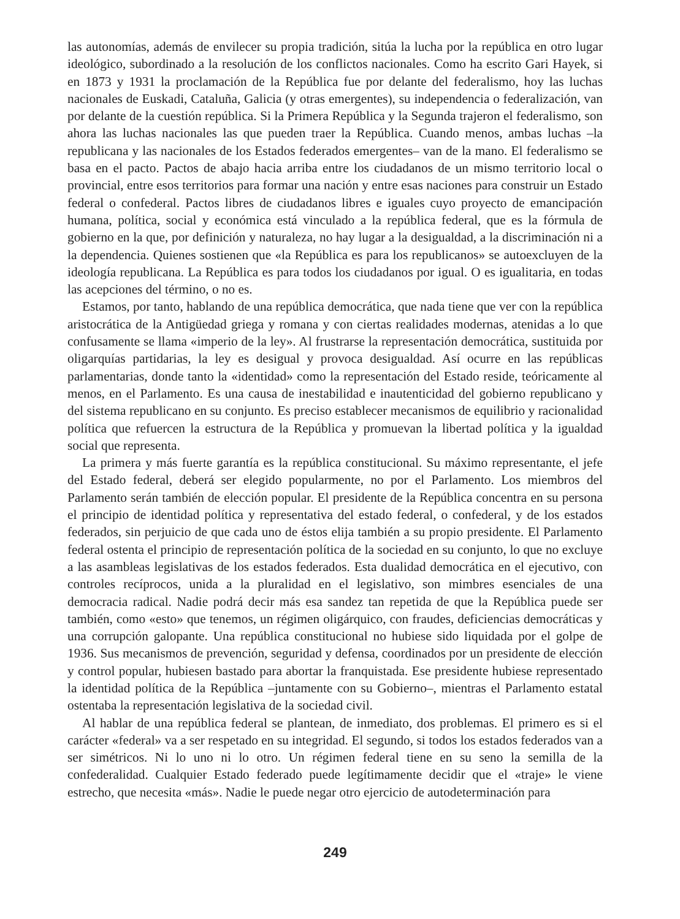las autonomías, además de envilecer su propia tradición, sitúa la lucha por la república en otro lugar ideológico, subordinado a la resolución de los conflictos nacionales. Como ha escrito Gari Hayek, si en 1873 y 1931 la proclamación de la República fue por delante del federalismo, hoy las luchas nacionales de Euskadi, Cataluña, Galicia (y otras emergentes), su independencia o federalización, van por delante de la cuestión república. Si la Primera República y la Segunda trajeron el federalismo, son ahora las luchas nacionales las que pueden traer la República. Cuando menos, ambas luchas –la republicana y las nacionales de los Estados federados emergentes– van de la mano. El federalismo se basa en el pacto. Pactos de abajo hacia arriba entre los ciudadanos de un mismo territorio local o provincial, entre esos territorios para formar una nación y entre esas naciones para construir un Estado federal o confederal. Pactos libres de ciudadanos libres e iguales cuyo proyecto de emancipación humana, política, social y económica está vinculado a la república federal, que es la fórmula de gobierno en la que, por definición y naturaleza, no hay lugar a la desigualdad, a la discriminación ni a la dependencia. Quienes sostienen que «la República es para los republicanos» se autoexcluyen de la ideología republicana. La República es para todos los ciudadanos por igual. O es igualitaria, en todas las acepciones del término, o no es.
Estamos, por tanto, hablando de una república democrática, que nada tiene que ver con la república aristocrática de la Antigüedad griega y romana y con ciertas realidades modernas, atenidas a lo que confusamente se llama «imperio de la ley». Al frustrarse la representación democrática, sustituida por oligarquías partidarias, la ley es desigual y provoca desigualdad. Así ocurre en las repúblicas parlamentarias, donde tanto la «identidad» como la representación del Estado reside, teóricamente al menos, en el Parlamento. Es una causa de inestabilidad e inautenticidad del gobierno republicano y del sistema republicano en su conjunto. Es preciso establecer mecanismos de equilibrio y racionalidad política que refuercen la estructura de la República y promuevan la libertad política y la igualdad social que representa.
La primera y más fuerte garantía es la república constitucional. Su máximo representante, el jefe del Estado federal, deberá ser elegido popularmente, no por el Parlamento. Los miembros del Parlamento serán también de elección popular. El presidente de la República concentra en su persona el principio de identidad política y representativa del estado federal, o confederal, y de los estados federados, sin perjuicio de que cada uno de éstos elija también a su propio presidente. El Parlamento federal ostenta el principio de representación política de la sociedad en su conjunto, lo que no excluye a las asambleas legislativas de los estados federados. Esta dualidad democrática en el ejecutivo, con controles recíprocos, unida a la pluralidad en el legislativo, son mimbres esenciales de una democracia radical. Nadie podrá decir más esa sandez tan repetida de que la República puede ser también, como «esto» que tenemos, un régimen oligárquico, con fraudes, deficiencias democráticas y una corrupción galopante. Una república constitucional no hubiese sido liquidada por el golpe de 1936. Sus mecanismos de prevención, seguridad y defensa, coordinados por un presidente de elección y control popular, hubiesen bastado para abortar la franquistada. Ese presidente hubiese representado la identidad política de la República –juntamente con su Gobierno–, mientras el Parlamento estatal ostentaba la representación legislativa de la sociedad civil.
Al hablar de una república federal se plantean, de inmediato, dos problemas. El primero es si el carácter «federal» va a ser respetado en su integridad. El segundo, si todos los estados federados van a ser simétricos. Ni lo uno ni lo otro. Un régimen federal tiene en su seno la semilla de la confederalidad. Cualquier Estado federado puede legítimamente decidir que el «traje» le viene estrecho, que necesita «más». Nadie le puede negar otro ejercicio de autodeterminación para
249